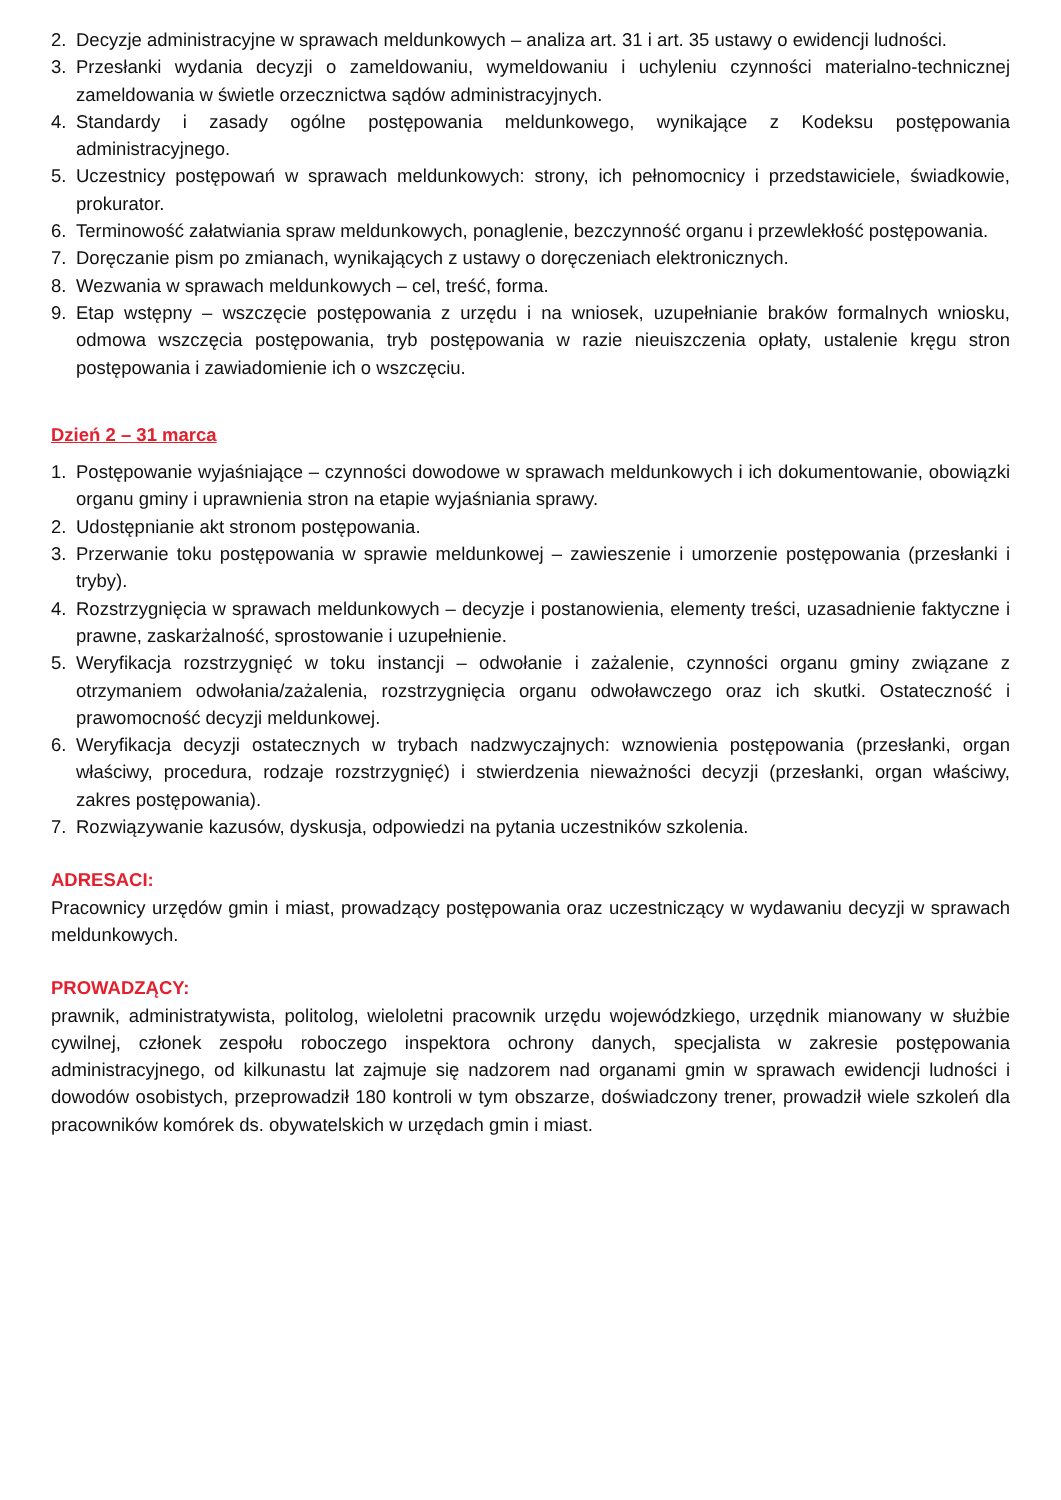2. Decyzje administracyjne w sprawach meldunkowych – analiza art. 31 i art. 35 ustawy o ewidencji ludności.
3. Przesłanki wydania decyzji o zameldowaniu, wymeldowaniu i uchyleniu czynności materialno-technicznej zameldowania w świetle orzecznictwa sądów administracyjnych.
4. Standardy i zasady ogólne postępowania meldunkowego, wynikające z Kodeksu postępowania administracyjnego.
5. Uczestnicy postępowań w sprawach meldunkowych: strony, ich pełnomocnicy i przedstawiciele, świadkowie, prokurator.
6. Terminowość załatwiania spraw meldunkowych, ponaglenie, bezczynność organu i przewlekłość postępowania.
7. Doręczanie pism po zmianach, wynikających z ustawy o doręczeniach elektronicznych.
8. Wezwania w sprawach meldunkowych – cel, treść, forma.
9. Etap wstępny – wszczęcie postępowania z urzędu i na wniosek, uzupełnianie braków formalnych wniosku, odmowa wszczęcia postępowania, tryb postępowania w razie nieuiszczenia opłaty, ustalenie kręgu stron postępowania i zawiadomienie ich o wszczęciu.
Dzień 2 – 31 marca
1. Postępowanie wyjaśniające – czynności dowodowe w sprawach meldunkowych i ich dokumentowanie, obowiązki organu gminy i uprawnienia stron na etapie wyjaśniania sprawy.
2. Udostępnianie akt stronom postępowania.
3. Przerwanie toku postępowania w sprawie meldunkowej – zawieszenie i umorzenie postępowania (przesłanki i tryby).
4. Rozstrzygnięcia w sprawach meldunkowych – decyzje i postanowienia, elementy treści, uzasadnienie faktyczne i prawne, zaskarżalność, sprostowanie i uzupełnienie.
5. Weryfikacja rozstrzygnięć w toku instancji – odwołanie i zażalenie, czynności organu gminy związane z otrzymaniem odwołania/zażalenia, rozstrzygnięcia organu odwoławczego oraz ich skutki. Ostateczność i prawomocność decyzji meldunkowej.
6. Weryfikacja decyzji ostatecznych w trybach nadzwyczajnych: wznowienia postępowania (przesłanki, organ właściwy, procedura, rodzaje rozstrzygnięć) i stwierdzenia nieważności decyzji (przesłanki, organ właściwy, zakres postępowania).
7. Rozwiązywanie kazusów, dyskusja, odpowiedzi na pytania uczestników szkolenia.
ADRESACI:
Pracownicy urzędów gmin i miast, prowadzący postępowania oraz uczestniczący w wydawaniu decyzji w sprawach meldunkowych.
PROWADZĄCY:
prawnik, administratywista, politolog, wieloletni pracownik urzędu wojewódzkiego, urzędnik mianowany w służbie cywilnej, członek zespołu roboczego inspektora ochrony danych, specjalista w zakresie postępowania administracyjnego, od kilkunastu lat zajmuje się nadzorem nad organami gmin w sprawach ewidencji ludności i dowodów osobistych, przeprowadził 180 kontroli w tym obszarze, doświadczony trener, prowadził wiele szkoleń dla pracowników komórek ds. obywatelskich w urzędach gmin i miast.